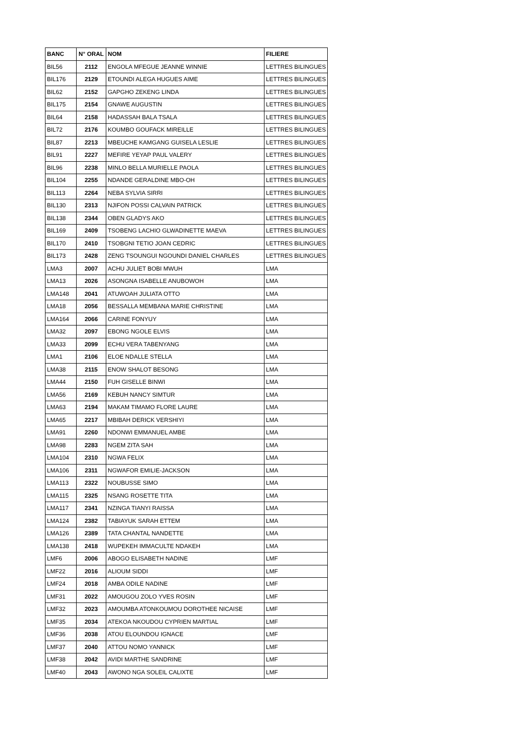| BANC | N° ORAL | NOM | FILIERE |
| --- | --- | --- | --- |
| BIL56 | 2112 | ENGOLA MFEGUE JEANNE WINNIE | LETTRES BILINGUES |
| BIL176 | 2129 | ETOUNDI ALEGA HUGUES AIME | LETTRES BILINGUES |
| BIL62 | 2152 | GAPGHO ZEKENG LINDA | LETTRES BILINGUES |
| BIL175 | 2154 | GNAWE AUGUSTIN | LETTRES BILINGUES |
| BIL64 | 2158 | HADASSAH BALA TSALA | LETTRES BILINGUES |
| BIL72 | 2176 | KOUMBO GOUFACK MIREILLE | LETTRES BILINGUES |
| BIL87 | 2213 | MBEUCHE KAMGANG GUISELA LESLIE | LETTRES BILINGUES |
| BIL91 | 2227 | MEFIRE YEYAP PAUL VALERY | LETTRES BILINGUES |
| BIL96 | 2238 | MINLO BELLA MURIELLE PAOLA | LETTRES BILINGUES |
| BIL104 | 2255 | NDANDE GERALDINE MBO-OH | LETTRES BILINGUES |
| BIL113 | 2264 | NEBA SYLVIA SIRRI | LETTRES BILINGUES |
| BIL130 | 2313 | NJIFON POSSI CALVAIN PATRICK | LETTRES BILINGUES |
| BIL138 | 2344 | OBEN GLADYS AKO | LETTRES BILINGUES |
| BIL169 | 2409 | TSOBENG LACHIO GLWADINETTE MAEVA | LETTRES BILINGUES |
| BIL170 | 2410 | TSOBGNI TETIO JOAN CEDRIC | LETTRES BILINGUES |
| BIL173 | 2428 | ZENG TSOUNGUI NGOUNDI DANIEL CHARLES | LETTRES BILINGUES |
| LMA3 | 2007 | ACHU JULIET BOBI MWUH | LMA |
| LMA13 | 2026 | ASONGNA ISABELLE ANUBOWOH | LMA |
| LMA148 | 2041 | ATUWOAH JULIATA OTTO | LMA |
| LMA18 | 2056 | BESSALLA MEMBANA MARIE CHRISTINE | LMA |
| LMA164 | 2066 | CARINE FONYUY | LMA |
| LMA32 | 2097 | EBONG NGOLE ELVIS | LMA |
| LMA33 | 2099 | ECHU VERA TABENYANG | LMA |
| LMA1 | 2106 | ELOE NDALLE STELLA | LMA |
| LMA38 | 2115 | ENOW SHALOT BESONG | LMA |
| LMA44 | 2150 | FUH GISELLE BINWI | LMA |
| LMA56 | 2169 | KEBUH NANCY SIMTUR | LMA |
| LMA63 | 2194 | MAKAM TIMAMO FLORE LAURE | LMA |
| LMA65 | 2217 | MBIBAH DERICK VERSHIYI | LMA |
| LMA91 | 2260 | NDONWI EMMANUEL AMBE | LMA |
| LMA98 | 2283 | NGEM ZITA SAH | LMA |
| LMA104 | 2310 | NGWA FELIX | LMA |
| LMA106 | 2311 | NGWAFOR EMILIE-JACKSON | LMA |
| LMA113 | 2322 | NOUBUSSE SIMO | LMA |
| LMA115 | 2325 | NSANG ROSETTE TITA | LMA |
| LMA117 | 2341 | NZINGA TIANYI RAISSA | LMA |
| LMA124 | 2382 | TABIAYUK SARAH ETTEM | LMA |
| LMA126 | 2389 | TATA CHANTAL NANDETTE | LMA |
| LMA138 | 2418 | WUPEKEH IMMACULTE NDAKEH | LMA |
| LMF6 | 2006 | ABOGO ELISABETH NADINE | LMF |
| LMF22 | 2016 | ALIOUM SIDDI | LMF |
| LMF24 | 2018 | AMBA ODILE NADINE | LMF |
| LMF31 | 2022 | AMOUGOU ZOLO YVES ROSIN | LMF |
| LMF32 | 2023 | AMOUMBA ATONKOUMOU DOROTHEE NICAISE | LMF |
| LMF35 | 2034 | ATEKOA NKOUDOU CYPRIEN MARTIAL | LMF |
| LMF36 | 2038 | ATOU ELOUNDOU IGNACE | LMF |
| LMF37 | 2040 | ATTOU NOMO YANNICK | LMF |
| LMF38 | 2042 | AVIDI MARTHE SANDRINE | LMF |
| LMF40 | 2043 | AWONO NGA SOLEIL CALIXTE | LMF |